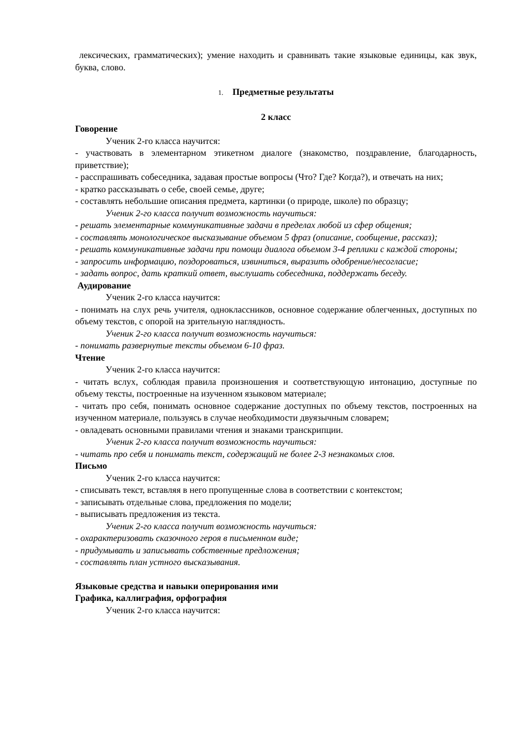лексических, грамматических); умение находить и сравнивать такие языковые единицы, как звук, буква, слово.
1. Предметные результаты
2 класс
Говорение
Ученик 2-го класса научится:
- участвовать в элементарном этикетном диалоге (знакомство, поздравление, благодарность, приветствие);
- расспрашивать собеседника, задавая простые вопросы (Что? Где? Когда?), и отвечать на них;
- кратко рассказывать о себе, своей семье, друге;
- составлять небольшие описания предмета, картинки (о природе, школе) по образцу;
Ученик 2-го класса получит возможность научиться:
- решать элементарные коммуникативные задачи в пределах любой из сфер общения;
- составлять монологическое высказывание объемом 5 фраз (описание, сообщение, рассказ);
- решать коммуникативные задачи при помощи диалога объемом 3-4 реплики с каждой стороны;
- запросить информацию, поздороваться, извиниться, выразить одобрение/несогласие;
- задать вопрос, дать краткий ответ, выслушать собеседника, поддержать беседу.
Аудирование
Ученик 2-го класса научится:
- понимать на слух речь учителя, одноклассников, основное содержание облегченных, доступных по объему текстов, с опорой на зрительную наглядность.
Ученик 2-го класса получит возможность научиться:
- понимать развернутые тексты объемом 6-10 фраз.
Чтение
Ученик 2-го класса научится:
- читать вслух, соблюдая правила произношения и соответствующую интонацию, доступные по объему тексты, построенные на изученном языковом материале;
- читать про себя, понимать основное содержание доступных по объему текстов, построенных на изученном материале, пользуясь в случае необходимости двуязычным словарем;
- овладевать основными правилами чтения и знаками транскрипции.
Ученик 2-го класса получит возможность научиться:
- читать про себя и понимать текст, содержащий не более 2-3 незнакомых слов.
Письмо
Ученик 2-го класса научится:
- списывать текст, вставляя в него пропущенные слова в соответствии с контекстом;
- записывать отдельные слова, предложения по модели;
- выписывать предложения из текста.
Ученик 2-го класса получит возможность научиться:
- охарактеризовать сказочного героя в письменном виде;
- придумывать и записывать собственные предложения;
- составлять план устного высказывания.
Языковые средства и навыки оперирования ими
Графика, каллиграфия, орфография
Ученик 2-го класса научится: